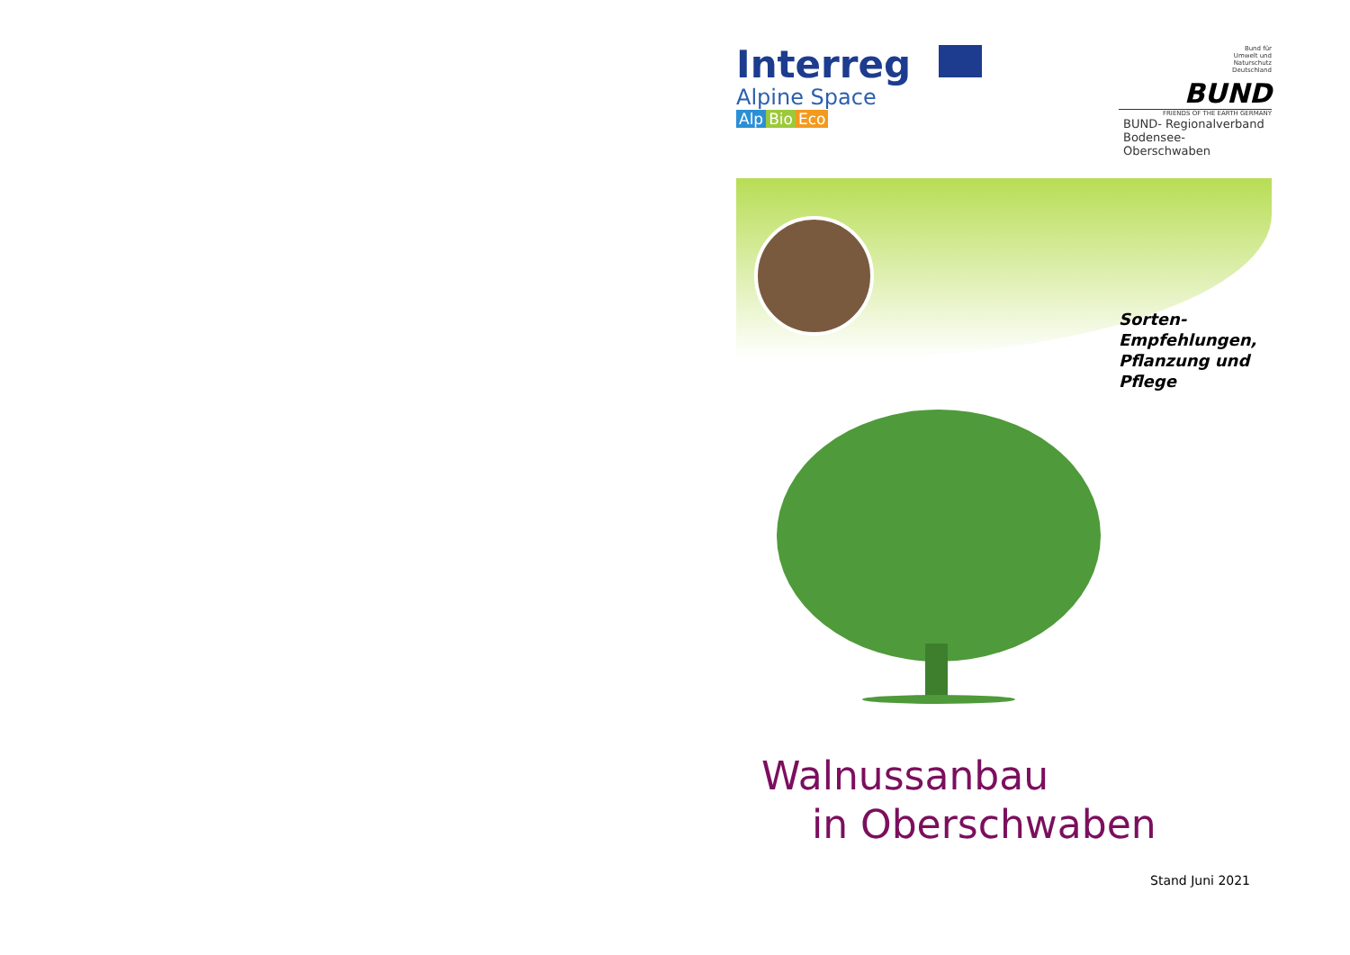Interreg
Alpine Space
Alp Bio Eco
Bund für
Umwelt und
Naturschutz
Deutschland
BUND
FRIENDS OF THE EARTH GERMANY
BUND- Regionalverband
Bodensee-Oberschwaben
Sorten-
Empfehlungen,
Pflanzung und
Pflege
Walnussanbau
in Oberschwaben
Stand Juni 2021